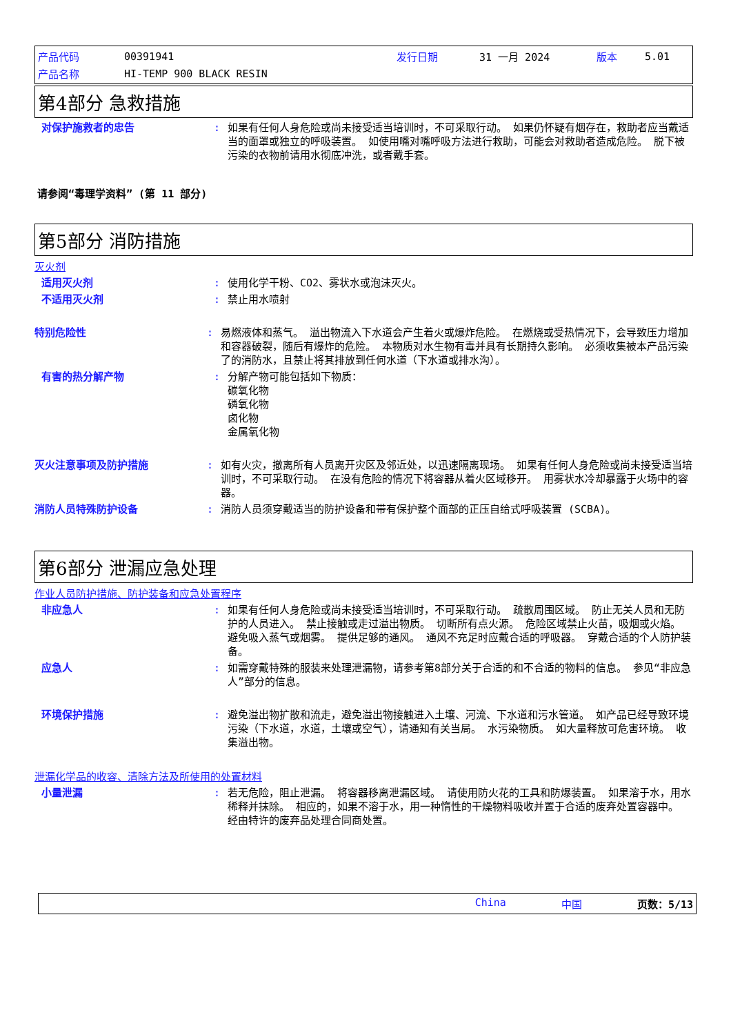| 产品代码 | 00391941 | 发行日期 | 31 一月 2024 | 版本 | 5.01 |
| 产品名称 | HI-TEMP 900 BLACK RESIN | | | | |
第4部分 急救措施
对保护施救者的忠告 : 如果有任何人身危险或尚未接受适当培训时，不可采取行动。 如果仍怀疑有烟存在，救助者应当戴适当的面罩或独立的呼吸装置。 如使用嘴对嘴呼吸方法进行救助，可能会对救助者造成危险。 脱下被污染的衣物前请用水彻底冲洗，或者戴手套。
请参阅“毒理学资料” (第 11 部分)
第5部分 消防措施
灭火剂
适用灭火剂 : 使用化学干粉、CO2、雾状水或泡沫灭火。
不适用灭火剂 : 禁止用水喷射
特别危险性 : 易燃液体和蒸气。 溢出物流入下水道会产生着火或爆炸危险。 在燃烧或受热情况下，会导致压力增加和容器破裂，随后有爆炸的危险。 本物质对水生物有毒并具有长期持久影响。 必须收集被本产品污染了的消防水，且禁止将其排放到任何水道（下水道或排水沟）。
有害的热分解产物 : 分解产物可能包括如下物质：
碳氧化物
磷氧化物
卤化物
金属氧化物
灭火注意事项及防护措施 : 如有火灾，撤离所有人员离开灾区及邻近处，以迅速隔离现场。 如果有任何人身危险或尚未接受适当培训时，不可采取行动。 在没有危险的情况下将容器从着火区域移开。 用雾状水冷却暴露于火场中的容器。
消防人员特殊防护设备 : 消防人员须穿戴适当的防护设备和带有保护整个面部的正压自给式呼吸装置 (SCBA)。
第6部分 泄漏应急处理
作业人员防护措施、防护装备和应急处置程序
非应急人 : 如果有任何人身危险或尚未接受适当培训时，不可采取行动。 疏散周围区域。 防止无关人员和无防护的人员进入。 禁止接触或走过溢出物质。 切断所有点火源。 危险区域禁止火苗，吸烟或火焰。 避免吸入蒸气或烟雾。 提供足够的通风。 通风不充足时应戴合适的呼吸器。 穿戴合适的个人防护装备。
应急人 : 如需穿戴特殊的服装来处理泄漏物，请参考第8部分关于合适的和不合适的物料的信息。 参见“非应急人”部分的信息。
环境保护措施 : 避免溢出物扩散和流走，避免溢出物接触进入土壤、河流、下水道和污水管道。 如产品已经导致环境污染（下水道，水道，土壤或空气），请通知有关当局。 水污染物质。 如大量释放可危害环境。 收集溢出物。
泄漏化学品的收容、清除方法及所使用的处置材料
小量泄漏 : 若无危险，阻止泄漏。 将容器移离泄漏区域。 请使用防火花的工具和防爆装置。 如果溶于水，用水稀释并抹除。 相应的，如果不溶于水，用一种惰性的干燥物料吸收并置于合适的废弃处置容器中。 经由特许的废弃品处理合同商处置。
China 中国 页数：5/13